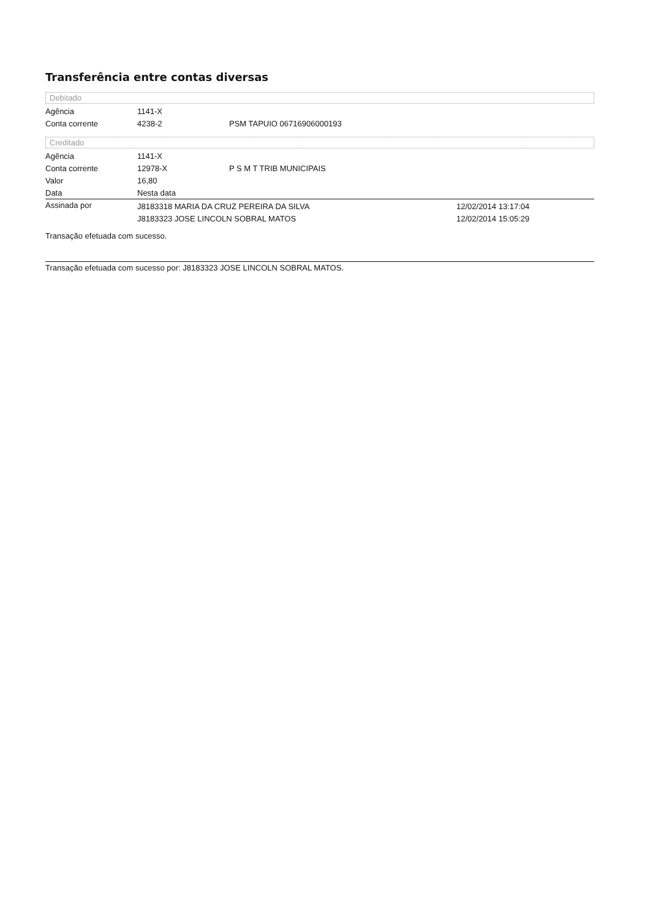Transferência entre contas diversas
Debitado
Agência 1141-X
Conta corrente 4238-2 PSM TAPUIO 06716906000193
Creditado
Agência 1141-X
Conta corrente 12978-X P S M T TRIB MUNICIPAIS
Valor 16,80
Data Nesta data
Assinada por J8183318 MARIA DA CRUZ PEREIRA DA SILVA
J8183323 JOSE LINCOLN SOBRAL MATOS 12/02/2014 13:17:04
12/02/2014 15:05:29
Transação efetuada com sucesso.
Transação efetuada com sucesso por: J8183323 JOSE LINCOLN SOBRAL MATOS.